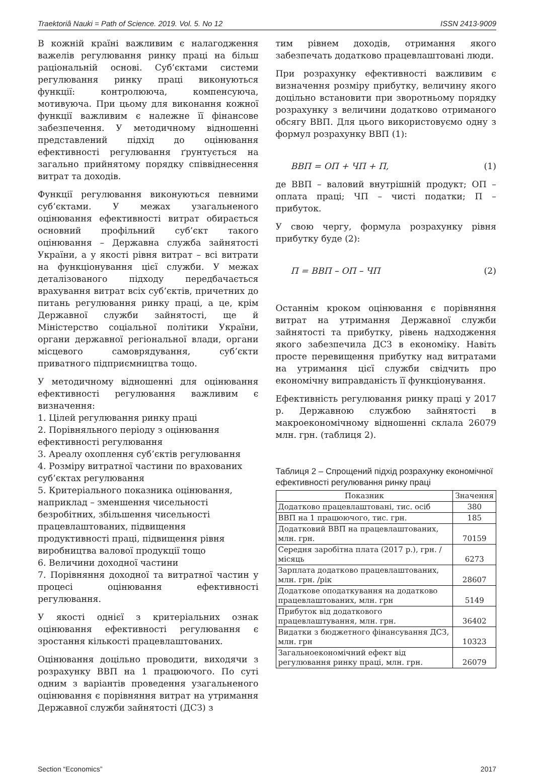Traektoriâ Nauki = Path of Science. 2019. Vol. 5. No 12 ISSN 2413-9009
В кожній країні важливим є налагодження важелів регулювання ринку праці на більш раціональній основі. Суб’єктами системи регулювання ринку праці виконуються функції: контролююча, компенсуюча, мотивуюча. При цьому для виконання кожної функції важливим є належне її фінансове забезпечення. У методичному відношенні представлений підхід до оцінювання ефективності регулювання ґрунтується на загально прийнятому порядку співвіднесення витрат та доходів.
Функції регулювання виконуються певними суб’єктами. У межах узагальненого оцінювання ефективності витрат обирається основний профільний суб’єкт такого оцінювання – Державна служба зайнятості України, а у якості рівня витрат – всі витрати на функціонування цієї служби. У межах деталізованого підходу передбачається врахування витрат всіх суб’єктів, причетних до питань регулювання ринку праці, а це, крім Державної служби зайнятості, ще й Міністерство соціальної політики України, органи державної регіональної влади, органи місцевого самоврядування, суб’єкти приватного підприємництва тощо.
У методичному відношенні для оцінювання ефективності регулювання важливим є визначення:
1. Цілей регулювання ринку праці
2. Порівняльного періоду з оцінювання ефективності регулювання
3. Ареалу охоплення суб’єктів регулювання
4. Розміру витратної частини по врахованих суб’єктах регулювання
5. Критеріального показника оцінювання, наприклад – зменшення чисельності безробітних, збільшення чисельності працевлаштованих, підвищення продуктивності праці, підвищення рівня виробництва валової продукції тощо
6. Величини доходної частини
7. Порівняння доходної та витратної частин у процесі оцінювання ефективності регулювання.
У якості однієї з критеріальних ознак оцінювання ефективності регулювання є зростання кількості працевлаштованих.
Оцінювання доцільно проводити, виходячи з розрахунку ВВП на 1 працюючого. По суті одним з варіантів проведення узагальненого оцінювання є порівняння витрат на утримання Державної служби зайнятості (ДСЗ) з
тим рівнем доходів, отримання якого забезпечать додатково працевлаштовані люди.
При розрахунку ефективності важливим є визначення розміру прибутку, величину якого доцільно встановити при зворотньому порядку розрахунку з величини додатково отриманого обсягу ВВП. Для цього використовуємо одну з формул розрахунку ВВП (1):
ВВП = ОП + ЧП + П, (1)
де ВВП – валовий внутрішній продукт; ОП – оплата праці; ЧП – чисті податки; П – прибуток.
У свою чергу, формула розрахунку рівня прибутку буде (2):
П = ВВП – ОП – ЧП (2)
Останнім кроком оцінювання є порівняння витрат на утримання Державної служби зайнятості та прибутку, рівень надходження якого забезпечила ДСЗ в економіку. Навіть просте перевищення прибутку над витратами на утримання цієї служби свідчить про економічну виправданість її функціонування.
Ефективність регулювання ринку праці у 2017 р. Державною службою зайнятості в макроекономічному відношенні склала 26079 млн. грн. (таблиця 2).
Таблиця 2 – Спрощений підхід розрахунку економічної ефективності регулювання ринку праці
| Показник | Значення |
| --- | --- |
| Додатково працевлаштовані, тис. осіб | 380 |
| ВВП на 1 працюючого, тис. грн. | 185 |
| Додатковий ВВП на працевлаштованих, млн. грн. | 70159 |
| Середня заробітна плата (2017 р.), грн. /місяць | 6273 |
| Зарплата додатково працевлаштованих, млн. грн. /рік | 28607 |
| Додаткове оподаткування на додатково працевлаштованих, млн. грн | 5149 |
| Прибуток від додаткового працевлаштування, млн. грн. | 36402 |
| Видатки з бюджетного фінансування ДСЗ, млн. грн | 10323 |
| Загальноекономічний ефект від регулювання ринку праці, млн. грн. | 26079 |
Section “Economics” 2017